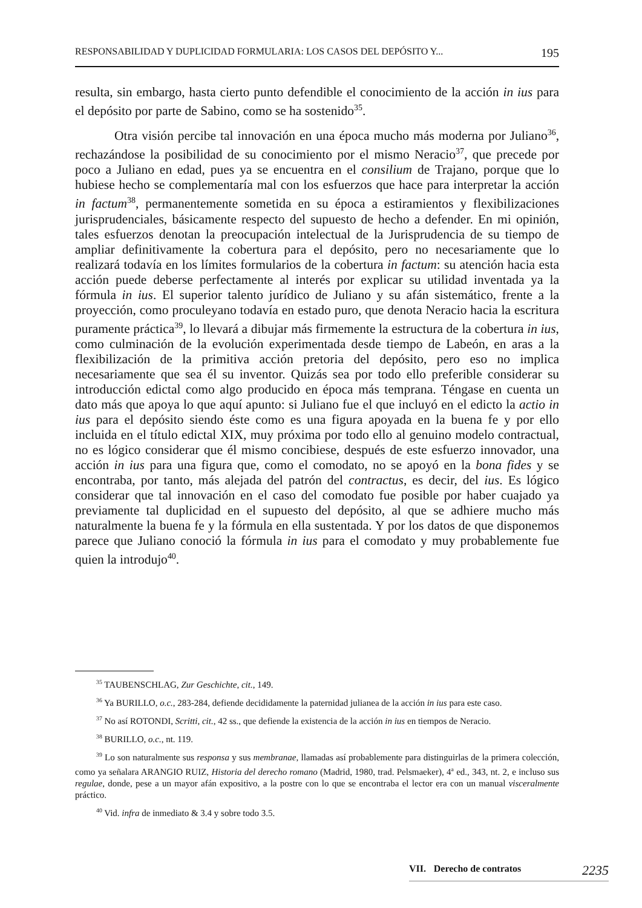RESPONSABILIDAD Y DUPLICIDAD FORMULARIA: LOS CASOS DEL DEPÓSITO Y... 195
resulta, sin embargo, hasta cierto punto defendible el conocimiento de la acción in ius para el depósito por parte de Sabino, como se ha sostenido<sup>35</sup>.
Otra visión percibe tal innovación en una época mucho más moderna por Juliano<sup>36</sup>, rechazándose la posibilidad de su conocimiento por el mismo Neracio<sup>37</sup>, que precede por poco a Juliano en edad, pues ya se encuentra en el consilium de Trajano, porque que lo hubiese hecho se complementaría mal con los esfuerzos que hace para interpretar la acción in factum<sup>38</sup>, permanentemente sometida en su época a estiramientos y flexibilizaciones jurisprudenciales, básicamente respecto del supuesto de hecho a defender. En mi opinión, tales esfuerzos denotan la preocupación intelectual de la Jurisprudencia de su tiempo de ampliar definitivamente la cobertura para el depósito, pero no necesariamente que lo realizará todavía en los límites formularios de la cobertura in factum: su atención hacia esta acción puede deberse perfectamente al interés por explicar su utilidad inventada ya la fórmula in ius. El superior talento jurídico de Juliano y su afán sistemático, frente a la proyección, como proculeyano todavía en estado puro, que denota Neracio hacia la escritura puramente práctica<sup>39</sup>, lo llevará a dibujar más firmemente la estructura de la cobertura in ius, como culminación de la evolución experimentada desde tiempo de Labeón, en aras a la flexibilización de la primitiva acción pretoria del depósito, pero eso no implica necesariamente que sea él su inventor. Quizás sea por todo ello preferible considerar su introducción edictal como algo producido en época más temprana. Téngase en cuenta un dato más que apoya lo que aquí apunto: si Juliano fue el que incluyó en el edicto la actio in ius para el depósito siendo éste como es una figura apoyada en la buena fe y por ello incluida en el título edictal XIX, muy próxima por todo ello al genuino modelo contractual, no es lógico considerar que él mismo concibiese, después de este esfuerzo innovador, una acción in ius para una figura que, como el comodato, no se apoyó en la bona fides y se encontraba, por tanto, más alejada del patrón del contractus, es decir, del ius. Es lógico considerar que tal innovación en el caso del comodato fue posible por haber cuajado ya previamente tal duplicidad en el supuesto del depósito, al que se adhiere mucho más naturalmente la buena fe y la fórmula en ella sustentada. Y por los datos de que disponemos parece que Juliano conoció la fórmula in ius para el comodato y muy probablemente fue quien la introdujo<sup>40</sup>.
<sup>35</sup> TAUBENSCHLAG, Zur Geschichte, cit., 149.
<sup>36</sup> Ya BURILLO, o.c., 283-284, defiende decididamente la paternidad julianea de la acción in ius para este caso.
<sup>37</sup> No así ROTONDI, Scritti, cit., 42 ss., que defiende la existencia de la acción in ius en tiempos de Neracio.
<sup>38</sup> BURILLO, o.c., nt. 119.
<sup>39</sup> Lo son naturalmente sus responsa y sus membranae, llamadas así probablemente para distinguirlas de la primera colección, como ya señalara ARANGIO RUIZ, Historia del derecho romano (Madrid, 1980, trad. Pelsmaeker), 4<sup>a</sup> ed., 343, nt. 2, e incluso sus regulae, donde, pese a un mayor afán expositivo, a la postre con lo que se encontraba el lector era con un manual visceralmente práctico.
<sup>40</sup> Vid. infra de inmediato & 3.4 y sobre todo 3.5.
VII. Derecho de contratos 2235